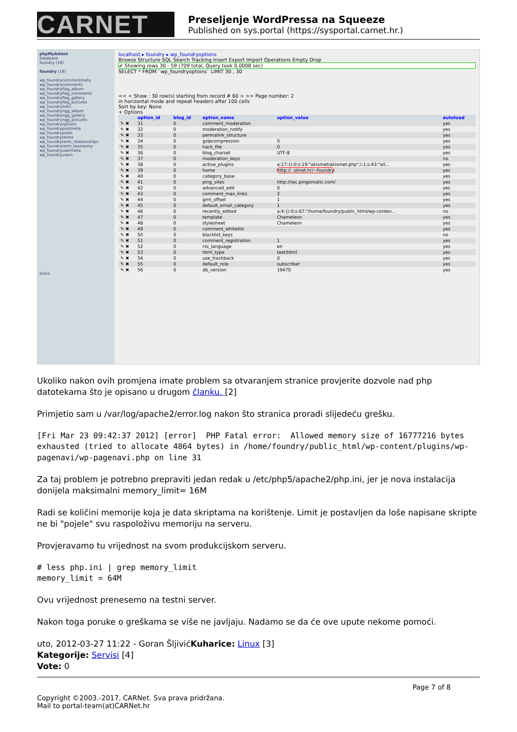CARNET
Preseljenje WordPressa na Squeeze
Published on sys.portal (https://sysportal.carnet.hr.)
phpMyAdmin
Database
foundry (18)
foundry (18)
wp_foundrycommentmeta
wp_foundrycomments
wp_foundryflag_album
wp_foundryflag_comments
wp_foundryflag_gallery
wp_foundryflag_pictures
wp_foundrylinks
wp_foundryngg_album
wp_foundryngg_gallery
wp_foundryngg_pictures
wp_foundryoptions
wp_foundrypostmeta
wp_foundryposts
wp_foundryterms
wp_foundryterm_relationships
wp_foundryterm_taxonomy
wp_foundryusermeta
wp_foundryusers
Done
localhost ▸ foundry ▸ wp_foundryoptions
Browse Structure SQL Search Tracking Insert Export Import Operations Empty Drop
✔ Showing rows 30 - 59 (709 total, Query took 0.0008 sec)
SELECT * FROM `wp_foundryoptions` LIMIT 30 , 30
<< < Show : 30 row(s) starting from record # 60 > >> Page number: 2
in horizontal mode and repeat headers after 100 cells
Sort by key: None
+ Options
| | option_id | blog_id | option_name | option_value | autoload |
| --- | --- | --- | --- | --- | --- |
| ✎ ✖ | 31 | 0 | comment_moderation | | yes |
| ✎ ✖ | 32 | 0 | moderation_notify | | yes |
| ✎ ✖ | 33 | 0 | permalink_structure | | yes |
| ✎ ✖ | 34 | 0 | gzipcompression | 0 | yes |
| ✎ ✖ | 35 | 0 | hack_file | 0 | yes |
| ✎ ✖ | 36 | 0 | blog_charset | UTF-8 | yes |
| ✎ ✖ | 37 | 0 | moderation_keys | | no |
| ✎ ✖ | 38 | 0 | active_plugins | a:17:{i:0;s:19:"akismet/akismet.php";i:1;s:43:"all... | yes |
| ✎ ✖ | 39 | 0 | home | http:// .simet.hr/~foundry | yes |
| ✎ ✖ | 40 | 0 | category_base | | yes |
| ✎ ✖ | 41 | 0 | ping_sites | http://rpc.pingomatic.com/ | yes |
| ✎ ✖ | 42 | 0 | advanced_edit | 0 | yes |
| ✎ ✖ | 43 | 0 | comment_max_links | 2 | yes |
| ✎ ✖ | 44 | 0 | gmt_offset | 1 | yes |
| ✎ ✖ | 45 | 0 | default_email_category | 1 | yes |
| ✎ ✖ | 46 | 0 | recently_edited | a:4:{i:0;s:67:"/home/foundry/public_html/wp-conten... | no |
| ✎ ✖ | 47 | 0 | template | Chameleon | yes |
| ✎ ✖ | 48 | 0 | stylesheet | Chameleon | yes |
| ✎ ✖ | 49 | 0 | comment_whitelist | | yes |
| ✎ ✖ | 50 | 0 | blacklist_keys | | no |
| ✎ ✖ | 51 | 0 | comment_registration | 1 | yes |
| ✎ ✖ | 52 | 0 | rss_language | en | yes |
| ✎ ✖ | 53 | 0 | html_type | text/html | yes |
| ✎ ✖ | 54 | 0 | use_trackback | 0 | yes |
| ✎ ✖ | 55 | 0 | default_role | subscriber | yes |
| ✎ ✖ | 56 | 0 | db_version | 19470 | yes |
Ukoliko nakon ovih promjena imate problem sa otvaranjem stranice provjerite dozvole nad php datotekama što je opisano u drugom članku. [2]
Primjetio sam u /var/log/apache2/error.log nakon što stranica proradi slijedeću grešku.
[Fri Mar 23 09:42:37 2012] [error]  PHP Fatal error:  Allowed memory size of 16777216 bytes exhausted (tried to allocate 4864 bytes) in /home/foundry/public_html/wp-content/plugins/wp-pagenavi/wp-pagenavi.php on line 31
Za taj problem je potrebno prepraviti jedan redak u /etc/php5/apache2/php.ini, jer je nova instalacija donijela maksimalni memory_limit= 16M
Radi se količini memorije koja je data skriptama na korištenje. Limit je postavljen da loše napisane skripte ne bi "pojele" svu raspoloživu memoriju na serveru.
Provjeravamo tu vrijednost na svom produkcijskom serveru.
# less php.ini | grep memory_limit
memory_limit = 64M
Ovu vrijednost prenesemo na testni server.
Nakon toga poruke o greškama se više ne javljaju. Nadamo se da će ove upute nekome pomoći.
uto, 2012-03-27 11:22 - Goran ŠljivićKuharice: Linux [3]
Kategorije: Servisi [4]
Vote: 0
Page 7 of 8
Copyright ©2003.-2017. CARNet. Sva prava pridržana.
Mail to portal-team(at)CARNet.hr